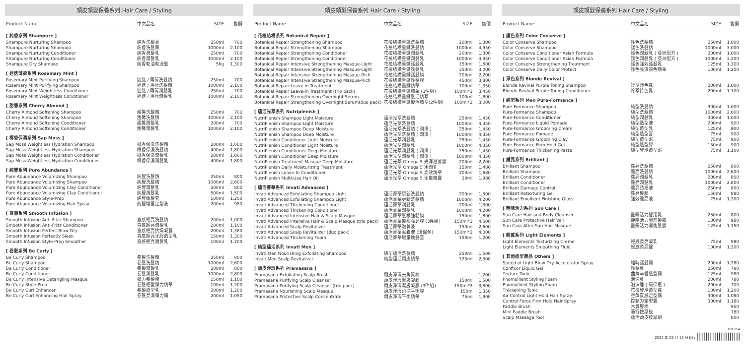頭皮頭髮保養系列 Hair Care / Styling
| Product Name | 中文品名 | SIZE | 售價 |
| --- | --- | --- | --- |
| [ 純香系列 Shampure ] | | | |
| Shampure Nurturing Shampoo | 純香洗髮菁 | 250ml | 700 |
| Shampure Nurturing Shampoo | 純香洗髮菁 | 1000ml | 2,100 |
| Shampure Nurturing Conditioner | 純香潤髮乳 | 250ml | 700 |
| Shampure Nurturing Conditioner | 純香潤髮乳 | 1000ml | 2,100 |
| Shampure Dry Shampoo | 純香乾油乾洗髮 | 56g | 1,300 |
| [ 迷迭薄荷系列 Rosemary Mint ] | | | |
| Rosemary Mint Purifying Shampoo | 迷迭 / 薄荷洗髮精 | 250ml | 700 |
| Rosemary Mint Purifying Shampoo | 迷迭 / 薄荷洗髮精 | 1000ml | 2,100 |
| Rosemary Mint Weightless Conditioner | 迷迭 / 薄荷潤髮乳 | 250ml | 700 |
| Rosemary Mint Weightless Conditioner | 迷迭 / 薄荷潤髮乳 | 1000ml | 2,100 |
| [ 甜馨系列 Cherry Almond ] | | | |
| Cherry Almond Softening Shampoo | 甜馨洗髮精 | 250ml | 700 |
| Cherry Almond Softening Shampoo | 甜馨洗髮精 | 1000ml | 2,100 |
| Cherry Almond Softening Conditioner | 甜馨潤髮乳 | 200ml | 700 |
| Cherry Almond Softening Conditioner | 甜馨潤髮乳 | 1000ml | 2,100 |
| [ 椰香保濕系列 Sap Moss ] | | | |
| Sap Moss Weightless Hydration Shampoo | 椰香保濕洗髮精 | 200ml | 1,000 |
| Sap Moss Weightless Hydration Shampoo | 椰香保濕洗髮精 | 400ml | 1,800 |
| Sap Moss Weightless Hydration Conditioner | 椰香保濕潤髮乳 | 200ml | 1,000 |
| Sap Moss Weightless Hydration Conditioner | 椰香保濕潤髮乳 | 400ml | 1,800 |
| [ 純豐系列 Pure Abundance ] | | | |
| Pure Abundance Volumizing Shampoo | 純豐洗髮精 | 250ml | 800 |
| Pure Abundance Volumizing Shampoo | 純豐洗髮精 | 1000ml | 2,600 |
| Pure Abundance Volumizing Clay Conditioner | 純豐潤髮乳 | 200ml | 800 |
| Pure Abundance Volumizing Clay Conditioner | 純豐潤髮乳 | 500ml | 1,500 |
| Pure Abundance Style-Prep | 純豐蓬髮套 | 100ml | 1,200 |
| Pure Abundance Volumizing Hair Spray | 純豐增量定型液 | 200ml | 980 |
| [ 直順系列 Smooth Infusion ] | | | |
| Smooth Infusion Anti-Frizz Shampoo | 直感輕亮洗髮精 | 200ml | 1,000 |
| Smooth Infusion Anti-Frizz Conditioner | 直感輕亮潤髮乳 | 200ml | 1,100 |
| Smooth Infusion Perfect Blow Dry | 直感輕亮抗燥凝露 | 200ml | 1,380 |
| Smooth Infusion Perfectly Sleek | 直感輕亮光緞造型乳 | 150ml | 1,300 |
| Smooth Infusion Style-Prep Smoother | 直感輕亮順髮乳 | 100ml | 1,200 |
| [ 卷髮系列 Be Curly ] | | | |
| Be Curly Shampoo | 卷髮洗髮精 | 250ml | 800 |
| Be Curly Shampoo | 卷髮洗髮精 | 1000ml | 2,600 |
| Be Curly Conditioner | 卷髮潤髮乳 | 200ml | 800 |
| Be Curly Conditioner | 卷髮潤髮乳 | 1000ml | 2,800 |
| Be Curly Intensive Detangling Masque | 彈力卷髮膜 | 150ml | 1,100 |
| Be Curly Style-Prep | 卷髮輕盈彈力精華 | 100ml | 1,200 |
| Be Curly Curl Enhancer | 卷髮造型乳 | 200ml | 1,200 |
| Be Curly Curl Enhancing Hair Spray | 卷髮亮澤彈力霧 | 200ml | 1,080 |
頭皮頭髮保養系列 Hair Care / Styling
| Product Name | 中文品名 | SIZE | 售價 |
| --- | --- | --- | --- |
| [ 花植結構系列 Botanical Repair ] | | | |
| Botanical Repair Strengthening Shampoo | 花植結構重鍵洗髮精 | 200ml | 1,300 |
| Botanical Repair Strengthening Shampoo | 花植結構重鍵洗髮精 | 1000ml | 4,950 |
| Botanical Repair Strengthening Conditioner | 花植結構重鍵潤髮乳 | 200ml | 1,300 |
| Botanical Repair Strengthening Conditioner | 花植結構重鍵潤髮乳 | 1000ml | 4,950 |
| Botanical Repair Intensive Strengthening Masque-Light | 花植結構重鍵護髮乳 | 150ml | 1,600 |
| Botanical Repair Intensive Strengthening Masque-Light | 花植結構重鍵護髮乳 | 350ml | 3,000 |
| Botanical Repair Intensive Strengthening Masque-Rich | 花植結構重鍵護髮膜 | 200ml | 2,200 |
| Botanical Repair Intensive Strengthening Masque-Rich | 花植結構重鍵護髮膜 | 450ml | 3,800 |
| Botanical Repair Leave-in Treatment | 花植結構重鍵精華 | 100ml | 1,350 |
| Botanical Repair Leave-in Treatment (trio pack) | 花植結構重鍵精華 (3件組) | 100ml*3 | 3,450 |
| Botanical Repair Strengthening Overnight Serum | 花植結構重鍵髮活精萃 | 100ml | 1,800 |
| Botanical Repair Strengthening Overnight Serum(duo pack) | 花植結構重鍵髮活精萃(2件組) | 100ml*2 | 3,000 |
| [ 蘊活光萃系列 Nutriplenish ] | | | |
| NutriPlenish Shampoo Light Moisture | 蘊活光萃洗髮精 | 250ml | 1,450 |
| NutriPlenish Shampoo Light Moisture | 蘊活光萃洗髮精 | 1000ml | 4,350 |
| NutriPlenish Shampoo Deep Moisture | 蘊活光萃洗髮精 ( 潤澤 ) | 250ml | 1,450 |
| NutriPlenish Shampoo Deep Moisture | 蘊活光萃洗髮精 ( 潤澤 ) | 1000ml | 4,350 |
| NutriPlenish Conditioner Light Moisture | 蘊活光萃潤髮乳 | 250ml | 1,450 |
| NutriPlenish Conditioner Light Moisture | 蘊活光萃潤髮乳 | 1000ml | 4,350 |
| NutriPlenish Conditioner Deep Moisture | 蘊活光萃潤髮乳 ( 潤澤 ) | 250ml | 1,450 |
| NutriPlenish Conditioner Deep Moisture | 蘊活光萃潤髮乳 ( 潤澤 ) | 1000ml | 4,350 |
| NutriPlenish Treatment Masque Deep Moisture | 蘊活光萃 Omega 5 光澤滋養膜 | 200ml | 2,200 |
| NutriPlenish Daily Moisturizing Treatment | 蘊活光萃 Omega 5 水潤乳 | 150ml | 1,480 |
| NutriPlenish Leave-In Conditioner | 蘊活光萃 Omega 5 高效精華 | 200ml | 1,680 |
| NutriPlenish Multi-Use Hair Oil | 蘊活光萃 Omega 5 全能精露 | 30ml | 1,980 |
| [ 蘊活菁華系列 Invati Advanced ] | | | |
| Invati Advanced Exfoliating Shampoo Light | 蘊活菁華更新洗髮精 | 200ml | 1,300 |
| Invati Advanced Exfoliating Shampoo Light | 蘊活菁華更新洗髮精 | 1000ml | 4,200 |
| Invati Advanced Thickening Conditioner | 蘊活菁華潤髮乳 | 200ml | 1,300 |
| Invati Advanced Thickening Conditioner | 蘊活菁華潤髮乳 | 1000ml | 4,200 |
| Invati Advanced Intensive Hair & Scalp Masque | 蘊活菁華髮根強韌膜 | 150ml | 1,800 |
| Invati Advanced Intensive Hair & Scalp Masque (trio pack) | 蘊活菁華髮根強韌膜 (3件組) | 150ml*3 | 4,500 |
| Invati Advanced Scalp Revitalizer | 蘊活菁華滋養液 | 150ml | 2,600 |
| Invati Advanced Scalp Revitalizer (duo pack) | 蘊活菁華滋養液 (環保包) | 150ml*2 | 4,000 |
| Invati Advanced Thickening Foam | 蘊活菁華增量煥髮雲 | 150ml | 1,200 |
| [ 純型蘊活系列 Invati Men ] | | | |
| Invati Men Nourishing Exfoliating Shampoo | 純型蘊活洗髮精 | 250ml | 1,500 |
| Invati Men Scalp Revitalizer | 純型蘊活頭皮精華 | 125ml | 2,300 |
| [ 頭皮淨瑕系列 Pramasana ] | | | |
| Pramasana Exfoliating Scalp Brush | 頭皮淨瑕去角質梳 | | 1,200 |
| Pramasana Purifying Scalp Cleanser | 頭皮淨瑕潔膚凝膠 | 150ml | 1,500 |
| Pramasana Purifying Scalp Cleanser (trio pack) | 頭皮淨瑕潔膚凝膠 (3件組) | 150ml*3 | 3,800 |
| Pramasana Nourishing Scalp Masque | 頭皮淨瑕沁涼平衡膜 | 150m | 1,350 |
| Pramasana Protective Scalp Concentrate | 頭皮淨瑕平衡精華 | 75ml | 1,900 |
頭皮頭髮保養系列 Hair Care / Styling
| Product Name | 中文品名 | SIZE | 售價 |
| --- | --- | --- | --- |
| [ 護色系列 Color Conserve ] | | | |
| Color Conserve Shampoo | 護色洗髮精 | 250ml | 1,000 |
| Color Conserve Shampoo | 護色洗髮精 | 1000ml | 3,000 |
| Color Conserve Conditioner Asian Formula | 護色潤髮乳 ( 亞洲配方 ) | 200ml | 1,000 |
| Color Conserve Conditioner Asian Formula | 護色潤髮乳 ( 亞洲配方 ) | 1000ml | 3,200 |
| Color Conserve Strengthening Treatment | 護色強效護髮乳 | 125ml | 1,300 |
| Color Conserve Daily Color Protect | 護色亮澤鎖色精華 | 100ml | 1,200 |
| [ 淨色系列 Blonde Revival ] | | | |
| Blonde Revival Purple Toning Shampoo | 冷萃淨色露 | 200ml | 1,000 |
| Blonde Revival Purple Toning Conditioner | 冷萃持色乳 | 200ml | 1,100 |
| [ 純型系列 Men Pure-Formance ] | | | |
| Pure-Formance Shampoo | 純型洗髮精 | 300ml | 1,000 |
| Pure-Formance Shampoo | 純型洗髮精 | 1000ml | 2,600 |
| Pure-Formance Conditioner | 純型潤髮乳 | 300ml | 1,000 |
| Pure-Formance Liquid Pomade | 純型造型液 | 200ml | 900 |
| Pure-Formance Grooming Cream | 純型造型乳 | 125ml | 900 |
| Pure-Formance Pomade | 純型造型膏 | 75ml | 900 |
| Pure-Formance Grooming Clay | 純型造型泥 | 75ml | 900 |
| Pure-Formance Firm Hold Gel | 純型造型膠 | 150ml | 900 |
| Pure-Formance Thickening Paste | 純型豐厚造型泥 | 75ml | 1,100 |
| [ 纖亮系列 Brilliant ] | | | |
| Brilliant Shampoo | 纖亮洗髮精 | 250ml | 800 |
| Brilliant Shampoo | 纖亮洗髮精 | 1000ml | 2,600 |
| Brilliant Conditioner | 纖亮潤髮乳 | 200ml | 800 |
| Brilliant Conditioner | 纖亮潤髮乳 | 1000ml | 2,800 |
| Brilliant Damage Control | 纖亮防損液 | 250ml | 800 |
| Brilliant Retexturing Gel | 纖亮髮膠 | 150ml | 880 |
| Brilliant Emollient Finishing Gloss | 強效纖亮液 | 75ml | 1,200 |
| [ 艷陽活力系列 Sun Care ] | | | |
| Sun Care Hair and Body Cleanser | 艷陽活力豐用乳 | 250ml | 800 |
| Sun Care Protective Hair Veil | 艷陽活力曬前髮霧 | 100ml | 980 |
| Sun Care After-Sun Hair Masque | 艷陽活力曬後髮膜 | 125ml | 1,150 |
| [ 輕感系列 Light Elements ] | | | |
| Light Elements Texturizing Creme | 輕感柔亮凝乳 | 75ml | 980 |
| Light Elements Smoothing Fluid | 輕感柔亮露 | 100ml | 1,200 |
| [ 其他造型產品 Others ] | | | |
| Speed of Light Blow Dry Accelerator Spray | 縮時護髮霧 | 200ml | 1,280 |
| Confixor Liquid Gel | 護髮雕 | 250ml | 780 |
| Texture Tonic | 曲線辛香造型霧 | 125ml | 980 |
| Phomollient Styling Foam | 泡沫雕 | 200ml | 780 |
| Phomollient Styling Foam | 泡沫雕 ( 環保瓶 ) | 200ml | 700 |
| Thickening Tonic | 花植豐厚造型霧 | 100ml | 1,200 |
| Air Control Light Hold Hair Spray | 空氣質感定型霧 | 300ml | 1,080 |
| Control Force Firm Hold Hair Spray | 控制力定型霧 | 300ml | 1,180 |
| Paddle Brush | 木質髮梳 | | 950 |
| Mini Paddle Brush | 隨行按摩梳 | | 780 |
| Scalp Massage Tool | 蘊活頭皮按摩刷 | | 800 |
DM254
2022 年 05 月 13 日發行 ||||||||||||||||||||